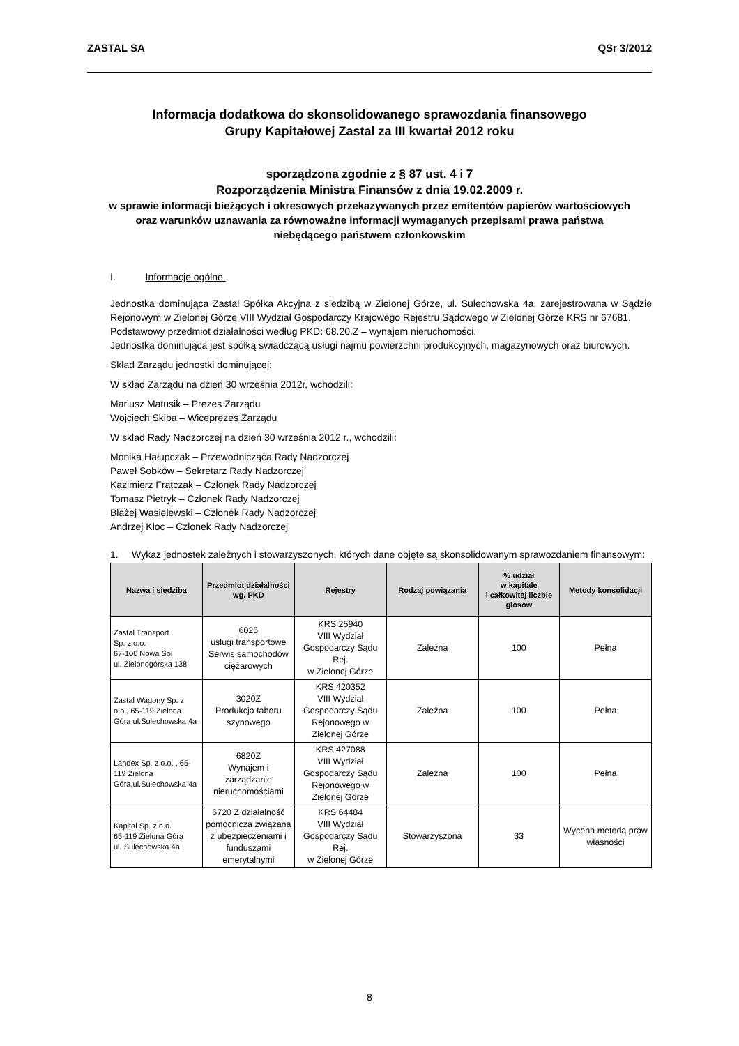ZASTAL SA QSr 3/2012
Informacja dodatkowa do skonsolidowanego sprawozdania finansowego
Grupy Kapitałowej Zastal za III kwartał 2012 roku
sporządzona zgodnie z § 87 ust. 4 i 7
Rozporządzenia Ministra Finansów z dnia 19.02.2009 r.
w sprawie informacji bieżących i okresowych przekazywanych przez emitentów papierów wartościowych
oraz warunków uznawania za równoważne informacji wymaganych przepisami prawa państwa
niebędącego państwem członkowskim
I. Informacje ogólne.
Jednostka dominująca Zastal Spółka Akcyjna z siedzibą w Zielonej Górze, ul. Sulechowska 4a, zarejestrowana w Sądzie Rejonowym w Zielonej Górze VIII Wydział Gospodarczy Krajowego Rejestru Sądowego w Zielonej Górze KRS nr 67681.
Podstawowy przedmiot działalności według PKD: 68.20.Z – wynajem nieruchomości.
Jednostka dominująca jest spółką świadczącą usługi najmu powierzchni produkcyjnych, magazynowych oraz biurowych.
Skład Zarządu jednostki dominującej:
W skład Zarządu na dzień 30 września 2012r, wchodzili:
Mariusz Matusik – Prezes Zarządu
Wojciech Skiba – Wiceprezes Zarządu
W skład Rady Nadzorczej na dzień 30 września 2012 r., wchodzili:
Monika Hałupczak – Przewodnicząca Rady Nadzorczej
Paweł Sobków – Sekretarz Rady Nadzorczej
Kazimierz Frątczak – Członek Rady Nadzorczej
Tomasz Pietryk – Członek Rady Nadzorczej
Błażej Wasielewski – Członek Rady Nadzorczej
Andrzej Kloc – Członek Rady Nadzorczej
1. Wykaz jednostek zależnych i stowarzyszonych, których dane objęte są skonsolidowanym sprawozdaniem finansowym:
| Nazwa i siedziba | Przedmiot działalności wg. PKD | Rejestry | Rodzaj powiązania | % udział w kapitale i całkowitej liczbie głosów | Metody konsolidacji |
| --- | --- | --- | --- | --- | --- |
| Zastal Transport Sp. z o.o. 67-100 Nowa Sól ul. Zielonogórska 138 | 6025 usługi transportowe Serwis samochodów ciężarowych | KRS 25940 VIII Wydział Gospodarczy Sądu Rej. w Zielonej Górze | Zależna | 100 | Pełna |
| Zastal Wagony Sp. z o.o., 65-119 Zielona Góra ul.Sulechowska 4a | 3020Z Produkcja taboru szynowego | KRS 420352 VIII Wydział Gospodarczy Sądu Rejonowego w Zielonej Górze | Zależna | 100 | Pełna |
| Landex Sp. z o.o. , 65-119 Zielona Góra,ul.Sulechowska 4a | 6820Z Wynajem i zarządzanie nieruchomościami | KRS 427088 VIII Wydział Gospodarczy Sądu Rejonowego w Zielonej Górze | Zależna | 100 | Pełna |
| Kapitał Sp. z o.o. 65-119 Zielona Góra ul. Sulechowska 4a | 6720 Z działalność pomocnicza związana z ubezpieczeniami i funduszami emerytalnymi | KRS 64484 VIII Wydział Gospodarczy Sądu Rej. w Zielonej Górze | Stowarzyszona | 33 | Wycena metodą praw własności |
8